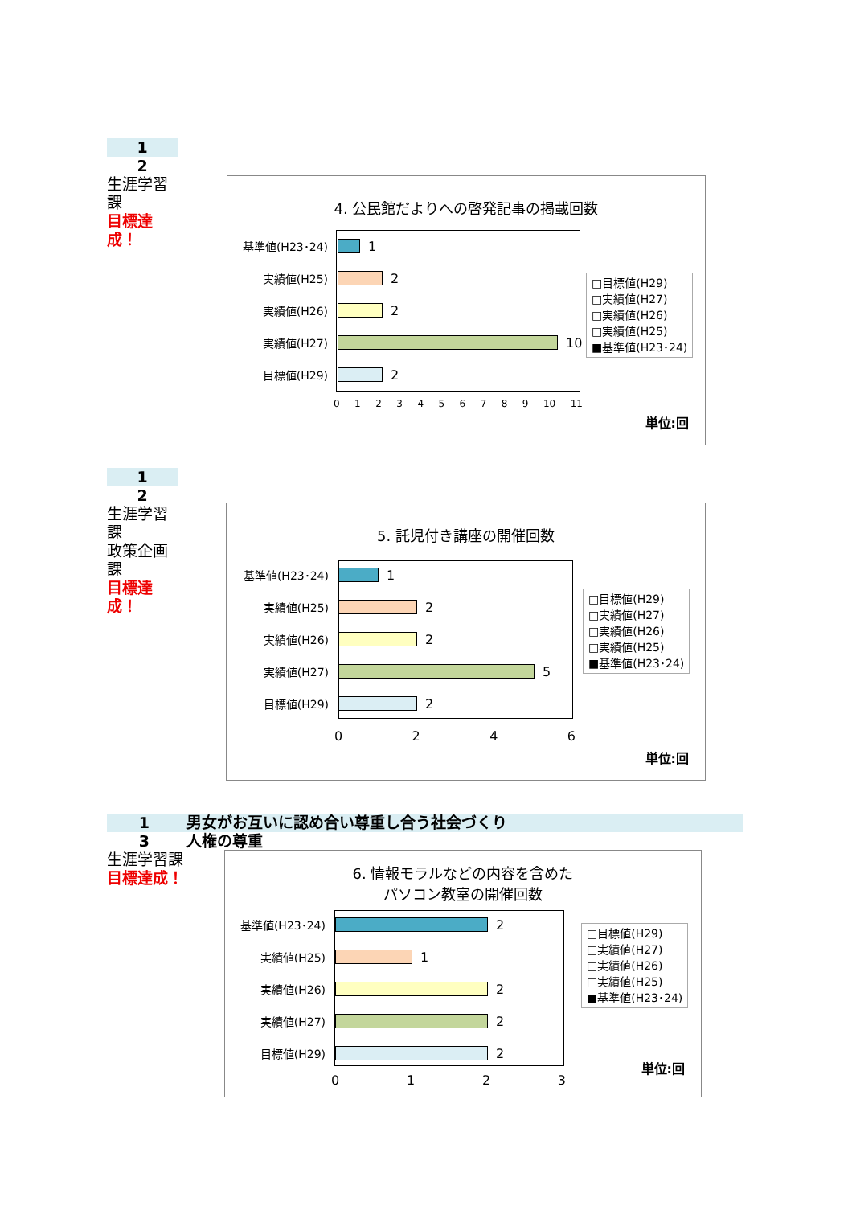1
2
生涯学習課
目標達成！
4. 公民館だよりへの啓発記事の掲載回数
基準値(H23･24) 1
実績値(H25) 2
実績値(H26) 2
実績値(H27) 10
目標値(H29) 2
0123456789 10 11
□目標値(H29)
□実績値(H27)
□実績値(H26)
□実績値(H25)
■基準値(H23･24)
単位:回
1
2
生涯学習課
政策企画課
目標達成！
5. 託児付き講座の開催回数
基準値(H23･24) 1
実績値(H25) 2
実績値(H26) 2
実績値(H27) 5
目標値(H29) 2
0246
□目標値(H29)
□実績値(H27)
□実績値(H26)
□実績値(H25)
■基準値(H23･24)
単位:回
1 男女がお互いに認め合い尊重し合う社会づくり
3 人権の尊重
生涯学習課
目標達成！
6. 情報モラルなどの内容を含めた
パソコン教室の開催回数
基準値(H23･24) 2
実績値(H25) 1
実績値(H26) 2
実績値(H27) 2
目標値(H29) 2
0123
□目標値(H29)
□実績値(H27)
□実績値(H26)
□実績値(H25)
■基準値(H23･24)
単位:回